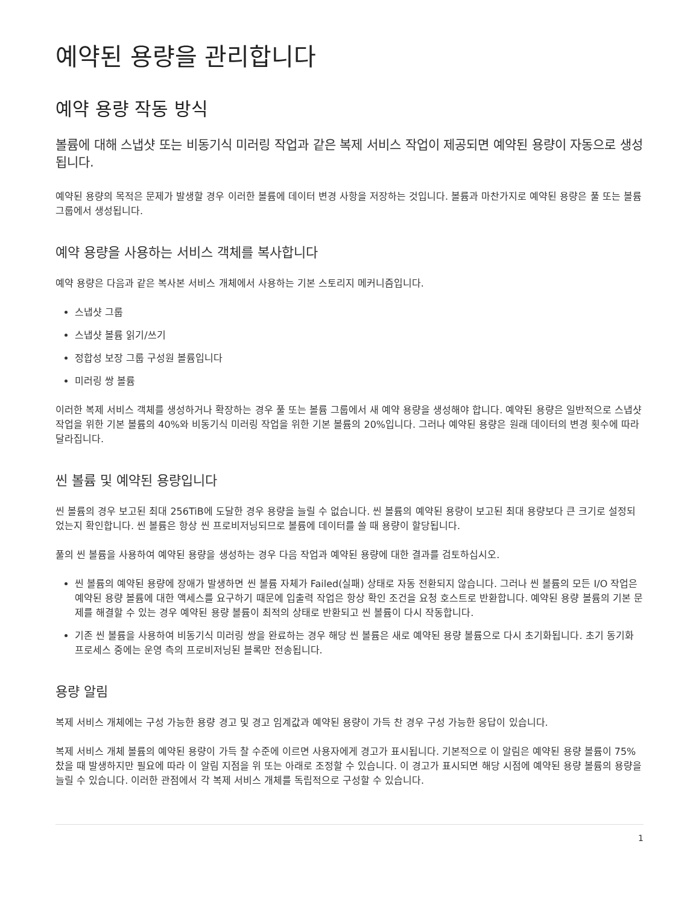예약된 용량을 관리합니다
예약 용량 작동 방식
볼륨에 대해 스냅샷 또는 비동기식 미러링 작업과 같은 복제 서비스 작업이 제공되면 예약된 용량이 자동으로 생성됩니다.
예약된 용량의 목적은 문제가 발생할 경우 이러한 볼륨에 데이터 변경 사항을 저장하는 것입니다. 볼륨과 마찬가지로 예약된 용량은 풀 또는 볼륨 그룹에서 생성됩니다.
예약 용량을 사용하는 서비스 객체를 복사합니다
예약 용량은 다음과 같은 복사본 서비스 개체에서 사용하는 기본 스토리지 메커니즘입니다.
스냅샷 그룹
스냅샷 볼륨 읽기/쓰기
정합성 보장 그룹 구성원 볼륨입니다
미러링 쌍 볼륨
이러한 복제 서비스 객체를 생성하거나 확장하는 경우 풀 또는 볼륨 그룹에서 새 예약 용량을 생성해야 합니다. 예약된 용량은 일반적으로 스냅샷 작업을 위한 기본 볼륨의 40%와 비동기식 미러링 작업을 위한 기본 볼륨의 20%입니다. 그러나 예약된 용량은 원래 데이터의 변경 횟수에 따라 달라집니다.
씬 볼륨 및 예약된 용량입니다
씬 볼륨의 경우 보고된 최대 256TiB에 도달한 경우 용량을 늘릴 수 없습니다. 씬 볼륨의 예약된 용량이 보고된 최대 용량보다 큰 크기로 설정되었는지 확인합니다. 씬 볼륨은 항상 씬 프로비저닝되므로 볼륨에 데이터를 쓸 때 용량이 할당됩니다.
풀의 씬 볼륨을 사용하여 예약된 용량을 생성하는 경우 다음 작업과 예약된 용량에 대한 결과를 검토하십시오.
씬 볼륨의 예약된 용량에 장애가 발생하면 씬 볼륨 자체가 Failed(실패) 상태로 자동 전환되지 않습니다. 그러나 씬 볼륨의 모든 I/O 작업은 예약된 용량 볼륨에 대한 액세스를 요구하기 때문에 입출력 작업은 항상 확인 조건을 요청 호스트로 반환합니다. 예약된 용량 볼륨의 기본 문제를 해결할 수 있는 경우 예약된 용량 볼륨이 최적의 상태로 반환되고 씬 볼륨이 다시 작동합니다.
기존 씬 볼륨을 사용하여 비동기식 미러링 쌍을 완료하는 경우 해당 씬 볼륨은 새로 예약된 용량 볼륨으로 다시 초기화됩니다. 초기 동기화 프로세스 중에는 운영 측의 프로비저닝된 블록만 전송됩니다.
용량 알림
복제 서비스 개체에는 구성 가능한 용량 경고 및 경고 임계값과 예약된 용량이 가득 찬 경우 구성 가능한 응답이 있습니다.
복제 서비스 개체 볼륨의 예약된 용량이 가득 찰 수준에 이르면 사용자에게 경고가 표시됩니다. 기본적으로 이 알림은 예약된 용량 볼륨이 75% 찼을 때 발생하지만 필요에 따라 이 알림 지점을 위 또는 아래로 조정할 수 있습니다. 이 경고가 표시되면 해당 시점에 예약된 용량 볼륨의 용량을 늘릴 수 있습니다. 이러한 관점에서 각 복제 서비스 개체를 독립적으로 구성할 수 있습니다.
1